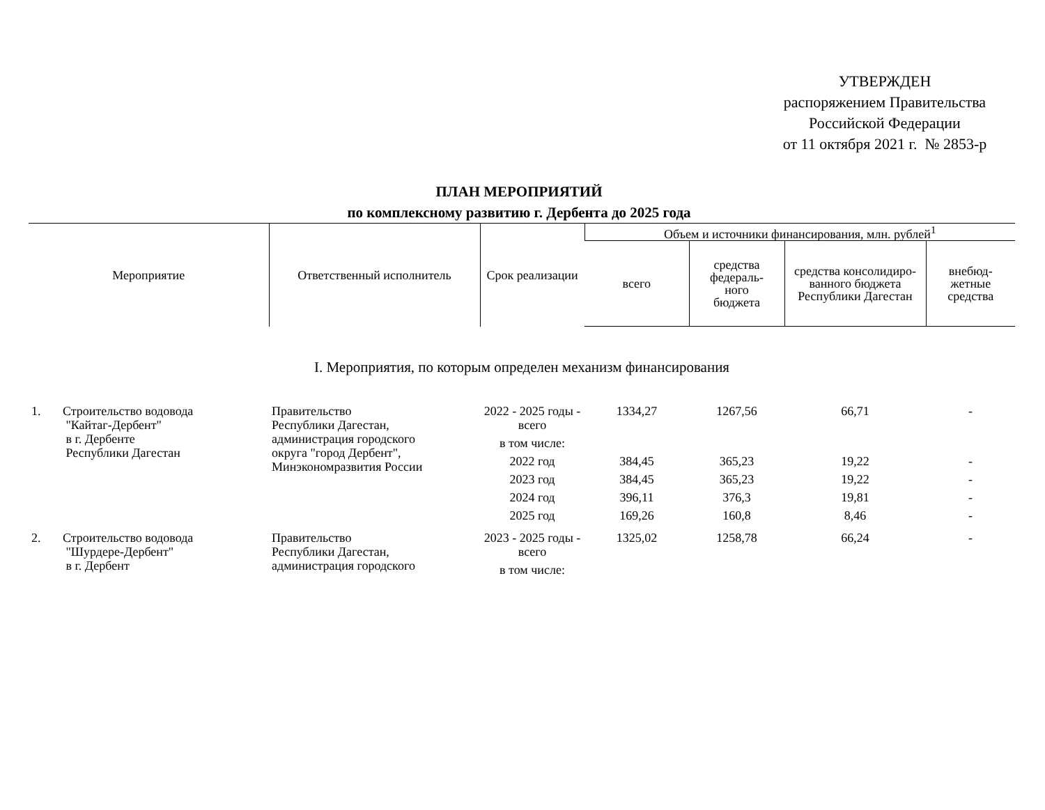УТВЕРЖДЕН
распоряжением Правительства
Российской Федерации
от 11 октября 2021 г. № 2853-р
ПЛАН МЕРОПРИЯТИЙ
по комплексному развитию г. Дербента до 2025 года
| Мероприятие | Ответственный исполнитель | Срок реализации | Объем и источники финансирования, млн. рублей<sup>1</sup> | | | |
| --- | --- | --- | --- | --- | --- | --- |
| | | | всего | средства федераль- ного бюджета | средства консолидиро- ванного бюджета Республики Дагестан | внебюд- жетные средства |
| I. Мероприятия, по которым определен механизм финансирования | | | | | | |
| 1. Строительство водовода "Кайтаг-Дербент" в г. Дербенте Республики Дагестан | Правительство Республики Дагестан, администрация городского округа "город Дербент", Минэкономразвития России | 2022 - 2025 годы - всего | 1334,27 | 1267,56 | 66,71 | - |
| | | в том числе: | | | | |
| | | 2022 год | 384,45 | 365,23 | 19,22 | - |
| | | 2023 год | 384,45 | 365,23 | 19,22 | - |
| | | 2024 год | 396,11 | 376,3 | 19,81 | - |
| | | 2025 год | 169,26 | 160,8 | 8,46 | - |
| 2. Строительство водовода "Шурдере-Дербент" в г. Дербент | Правительство Республики Дагестан, администрация городского | 2023 - 2025 годы - всего | 1325,02 | 1258,78 | 66,24 | - |
| | | в том числе: | | | | |